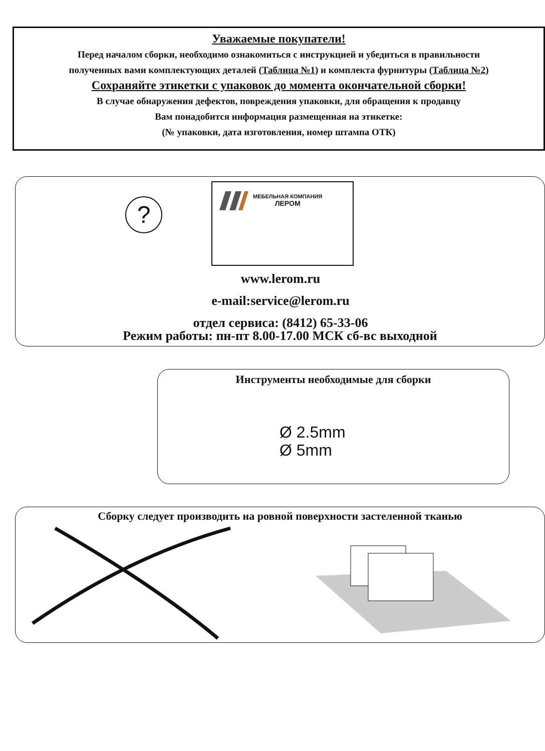Уважаемые покупатели!
Перед началом сборки, необходимо ознакомиться с инструкцией и убедиться в правильности
полученных вами комплектующих деталей (Таблица №1) и комплекта фурнитуры (Таблица №2)
Сохраняйте этикетки с упаковок до момента окончательной сборки!
В случае обнаружения дефектов, повреждения упаковки, для обращения к продавцу
Вам понадобится информация размещенная на этикетке:
(№ упаковки, дата изготовления, номер штампа ОТК)
МЕБЕЛЬНАЯ КОМПАНИЯ
ЛЕРОМ
?
www.lerom.ru
e-mail:service@lerom.ru
отдел сервиса: (8412) 65-33-06
Режим работы: пн-пт 8.00-17.00 МСК сб-вс выходной
Инструменты необходимые для сборки
Ø 2.5mm
Ø 5mm
Сборку следует производить на ровной поверхности застеленной тканью